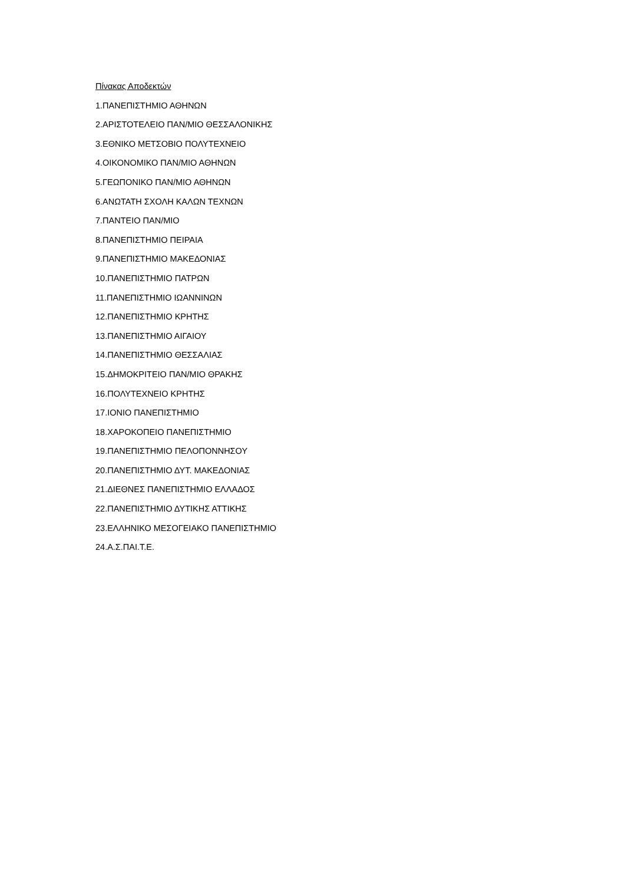Πίνακας Αποδεκτών
1.ΠΑΝΕΠΙΣΤΗΜΙΟ ΑΘΗΝΩΝ
2.ΑΡΙΣΤΟΤΕΛΕΙΟ ΠΑΝ/ΜΙΟ ΘΕΣΣΑΛΟΝΙΚΗΣ
3.ΕΘΝΙΚΟ ΜΕΤΣΟΒΙΟ ΠΟΛΥΤΕΧΝΕΙΟ
4.ΟΙΚΟΝΟΜΙΚΟ ΠΑΝ/ΜΙΟ ΑΘΗΝΩΝ
5.ΓΕΩΠΟΝΙΚΟ ΠΑΝ/ΜΙΟ ΑΘΗΝΩΝ
6.ΑΝΩΤΑΤΗ ΣΧΟΛΗ ΚΑΛΩΝ ΤΕΧΝΩΝ
7.ΠΑΝΤΕΙΟ ΠΑΝ/ΜΙΟ
8.ΠΑΝΕΠΙΣΤΗΜΙΟ ΠΕΙΡΑΙΑ
9.ΠΑΝΕΠΙΣΤΗΜΙΟ ΜΑΚΕΔΟΝΙΑΣ
10.ΠΑΝΕΠΙΣΤΗΜΙΟ ΠΑΤΡΩΝ
11.ΠΑΝΕΠΙΣΤΗΜΙΟ ΙΩΑΝΝΙΝΩΝ
12.ΠΑΝΕΠΙΣΤΗΜΙΟ ΚΡΗΤΗΣ
13.ΠΑΝΕΠΙΣΤΗΜΙΟ ΑΙΓΑΙΟΥ
14.ΠΑΝΕΠΙΣΤΗΜΙΟ ΘΕΣΣΑΛΙΑΣ
15.ΔΗΜΟΚΡΙΤΕΙΟ ΠΑΝ/ΜΙΟ ΘΡΑΚΗΣ
16.ΠΟΛΥΤΕΧΝΕΙΟ ΚΡΗΤΗΣ
17.ΙΟΝΙΟ ΠΑΝΕΠΙΣΤΗΜΙΟ
18.ΧΑΡΟΚΟΠΕΙΟ ΠΑΝΕΠΙΣΤΗΜΙΟ
19.ΠΑΝΕΠΙΣΤΗΜΙΟ ΠΕΛΟΠΟΝΝΗΣΟΥ
20.ΠΑΝΕΠΙΣΤΗΜΙΟ ΔΥΤ. ΜΑΚΕΔΟΝΙΑΣ
21.ΔΙΕΘΝΕΣ ΠΑΝΕΠΙΣΤΗΜΙΟ ΕΛΛΑΔΟΣ
22.ΠΑΝΕΠΙΣΤΗΜΙΟ ΔΥΤΙΚΗΣ ΑΤΤΙΚΗΣ
23.ΕΛΛΗΝΙΚΟ ΜΕΣΟΓΕΙΑΚΟ ΠΑΝΕΠΙΣΤΗΜΙΟ
24.Α.Σ.ΠΑΙ.Τ.Ε.